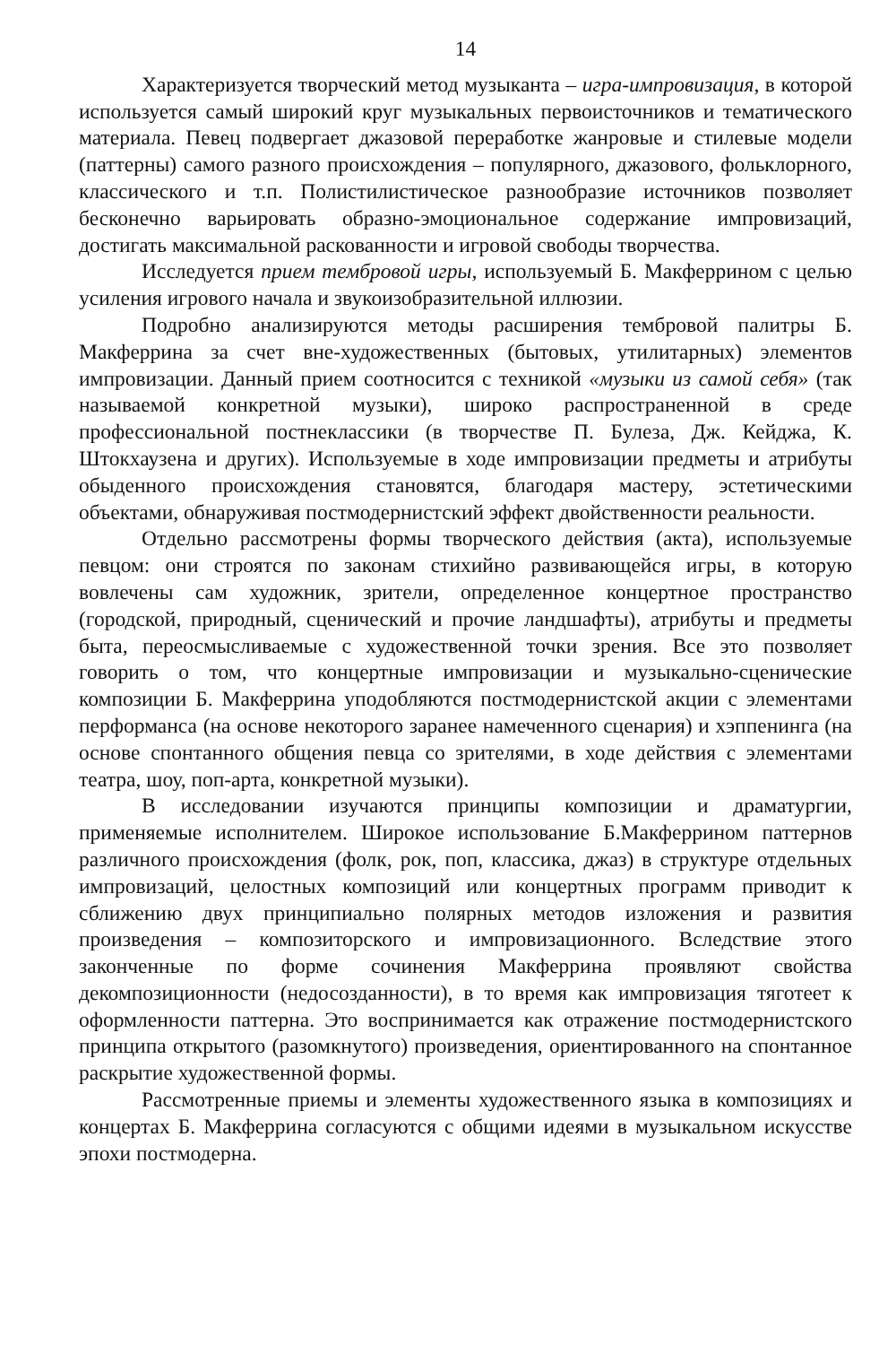14
Характеризуется творческий метод музыканта – игра-импровизация, в которой используется самый широкий круг музыкальных первоисточников и тематического материала. Певец подвергает джазовой переработке жанровые и стилевые модели (паттерны) самого разного происхождения – популярного, джазового, фольклорного, классического и т.п. Полистилистическое разнообразие источников позволяет бесконечно варьировать образно-эмоциональное содержание импровизаций, достигать максимальной раскованности и игровой свободы творчества.
Исследуется прием тембровой игры, используемый Б. Макферрином с целью усиления игрового начала и звукоизобразительной иллюзии.
Подробно анализируются методы расширения тембровой палитры Б. Макферрина за счет вне-художественных (бытовых, утилитарных) элементов импровизации. Данный прием соотносится с техникой «музыки из самой себя» (так называемой конкретной музыки), широко распространенной в среде профессиональной постнеклассики (в творчестве П. Булеза, Дж. Кейджа, К. Штокхаузена и других). Используемые в ходе импровизации предметы и атрибуты обыденного происхождения становятся, благодаря мастеру, эстетическими объектами, обнаруживая постмодернистский эффект двойственности реальности.
Отдельно рассмотрены формы творческого действия (акта), используемые певцом: они строятся по законам стихийно развивающейся игры, в которую вовлечены сам художник, зрители, определенное концертное пространство (городской, природный, сценический и прочие ландшафты), атрибуты и предметы быта, переосмысливаемые с художественной точки зрения. Все это позволяет говорить о том, что концертные импровизации и музыкально-сценические композиции Б. Макферрина уподобляются постмодернистской акции с элементами перформанса (на основе некоторого заранее намеченного сценария) и хэппенинга (на основе спонтанного общения певца со зрителями, в ходе действия с элементами театра, шоу, поп-арта, конкретной музыки).
В исследовании изучаются принципы композиции и драматургии, применяемые исполнителем. Широкое использование Б.Макферрином паттернов различного происхождения (фолк, рок, поп, классика, джаз) в структуре отдельных импровизаций, целостных композиций или концертных программ приводит к сближению двух принципиально полярных методов изложения и развития произведения – композиторского и импровизационного. Вследствие этого законченные по форме сочинения Макферрина проявляют свойства декомпозиционности (недосозданности), в то время как импровизация тяготеет к оформленности паттерна. Это воспринимается как отражение постмодернистского принципа открытого (разомкнутого) произведения, ориентированного на спонтанное раскрытие художественной формы.
Рассмотренные приемы и элементы художественного языка в композициях и концертах Б. Макферрина согласуются с общими идеями в музыкальном искусстве эпохи постмодерна.